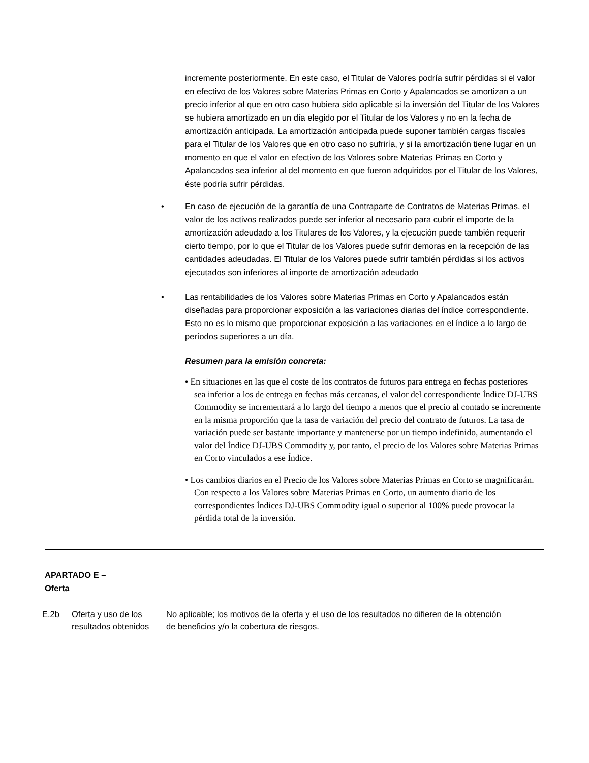incremente posteriormente. En este caso, el Titular de Valores podría sufrir pérdidas si el valor en efectivo de los Valores sobre Materias Primas en Corto y Apalancados se amortizan a un precio inferior al que en otro caso hubiera sido aplicable si la inversión del Titular de los Valores se hubiera amortizado en un día elegido por el Titular de los Valores y no en la fecha de amortización anticipada. La amortización anticipada puede suponer también cargas fiscales para el Titular de los Valores que en otro caso no sufriría, y si la amortización tiene lugar en un momento en que el valor en efectivo de los Valores sobre Materias Primas en Corto y Apalancados sea inferior al del momento en que fueron adquiridos por el Titular de los Valores, éste podría sufrir pérdidas.
• En caso de ejecución de la garantía de una Contraparte de Contratos de Materias Primas, el valor de los activos realizados puede ser inferior al necesario para cubrir el importe de la amortización adeudado a los Titulares de los Valores, y la ejecución puede también requerir cierto tiempo, por lo que el Titular de los Valores puede sufrir demoras en la recepción de las cantidades adeudadas. El Titular de los Valores puede sufrir también pérdidas si los activos ejecutados son inferiores al importe de amortización adeudado
• Las rentabilidades de los Valores sobre Materias Primas en Corto y Apalancados están diseñadas para proporcionar exposición a las variaciones diarias del índice correspondiente. Esto no es lo mismo que proporcionar exposición a las variaciones en el índice a lo largo de períodos superiores a un día.
Resumen para la emisión concreta:
• En situaciones en las que el coste de los contratos de futuros para entrega en fechas posteriores sea inferior a los de entrega en fechas más cercanas, el valor del correspondiente Índice DJ-UBS Commodity se incrementará a lo largo del tiempo a menos que el precio al contado se incremente en la misma proporción que la tasa de variación del precio del contrato de futuros. La tasa de variación puede ser bastante importante y mantenerse por un tiempo indefinido, aumentando el valor del Índice DJ-UBS Commodity y, por tanto, el precio de los Valores sobre Materias Primas en Corto vinculados a ese Índice.
• Los cambios diarios en el Precio de los Valores sobre Materias Primas en Corto se magnificarán. Con respecto a los Valores sobre Materias Primas en Corto, un aumento diario de los correspondientes Índices DJ-UBS Commodity igual o superior al 100% puede provocar la pérdida total de la inversión.
APARTADO E –
Oferta
E.2b Oferta y uso de los resultados obtenidos
No aplicable; los motivos de la oferta y el uso de los resultados no difieren de la obtención de beneficios y/o la cobertura de riesgos.